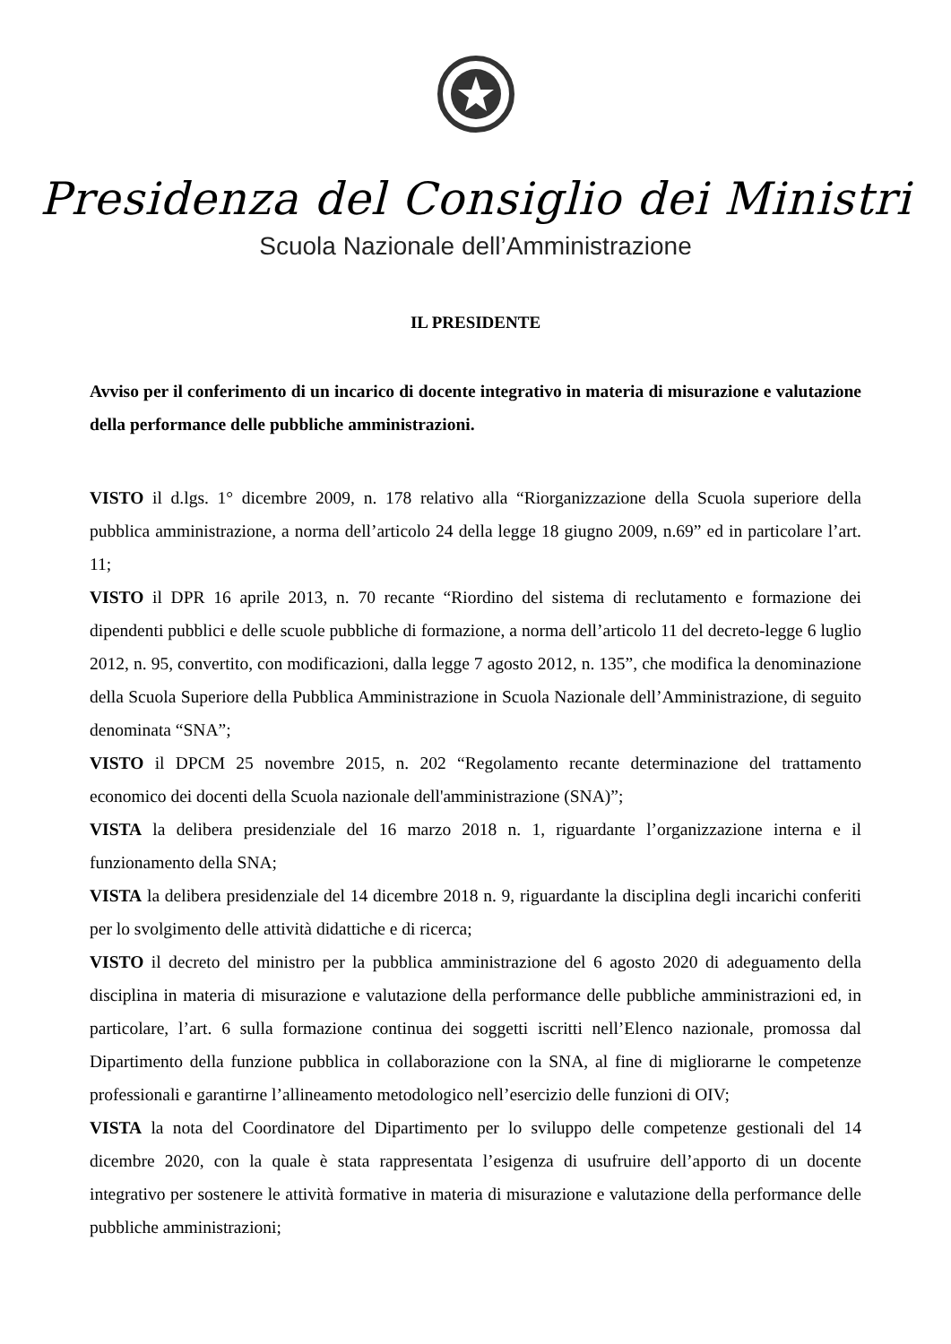Presidenza del Consiglio dei Ministri
Scuola Nazionale dell’Amministrazione
IL PRESIDENTE
Avviso per il conferimento di un incarico di docente integrativo in materia di misurazione e valutazione della performance delle pubbliche amministrazioni.
VISTO il d.lgs. 1° dicembre 2009, n. 178 relativo alla “Riorganizzazione della Scuola superiore della pubblica amministrazione, a norma dell’articolo 24 della legge 18 giugno 2009, n.69” ed in particolare l’art. 11;
VISTO il DPR 16 aprile 2013, n. 70 recante “Riordino del sistema di reclutamento e formazione dei dipendenti pubblici e delle scuole pubbliche di formazione, a norma dell’articolo 11 del decreto-legge 6 luglio 2012, n. 95, convertito, con modificazioni, dalla legge 7 agosto 2012, n. 135”, che modifica la denominazione della Scuola Superiore della Pubblica Amministrazione in Scuola Nazionale dell’Amministrazione, di seguito denominata “SNA”;
VISTO il DPCM 25 novembre 2015, n. 202 “Regolamento recante determinazione del trattamento economico dei docenti della Scuola nazionale dell'amministrazione (SNA)”;
VISTA la delibera presidenziale del 16 marzo 2018 n. 1, riguardante l’organizzazione interna e il funzionamento della SNA;
VISTA la delibera presidenziale del 14 dicembre 2018 n. 9, riguardante la disciplina degli incarichi conferiti per lo svolgimento delle attività didattiche e di ricerca;
VISTO il decreto del ministro per la pubblica amministrazione del 6 agosto 2020 di adeguamento della disciplina in materia di misurazione e valutazione della performance delle pubbliche amministrazioni ed, in particolare, l’art. 6 sulla formazione continua dei soggetti iscritti nell’Elenco nazionale, promossa dal Dipartimento della funzione pubblica in collaborazione con la SNA, al fine di migliorarne le competenze professionali e garantirne l’allineamento metodologico nell’esercizio delle funzioni di OIV;
VISTA la nota del Coordinatore del Dipartimento per lo sviluppo delle competenze gestionali del 14 dicembre 2020, con la quale è stata rappresentata l’esigenza di usufruire dell’apporto di un docente integrativo per sostenere le attività formative in materia di misurazione e valutazione della performance delle pubbliche amministrazioni;